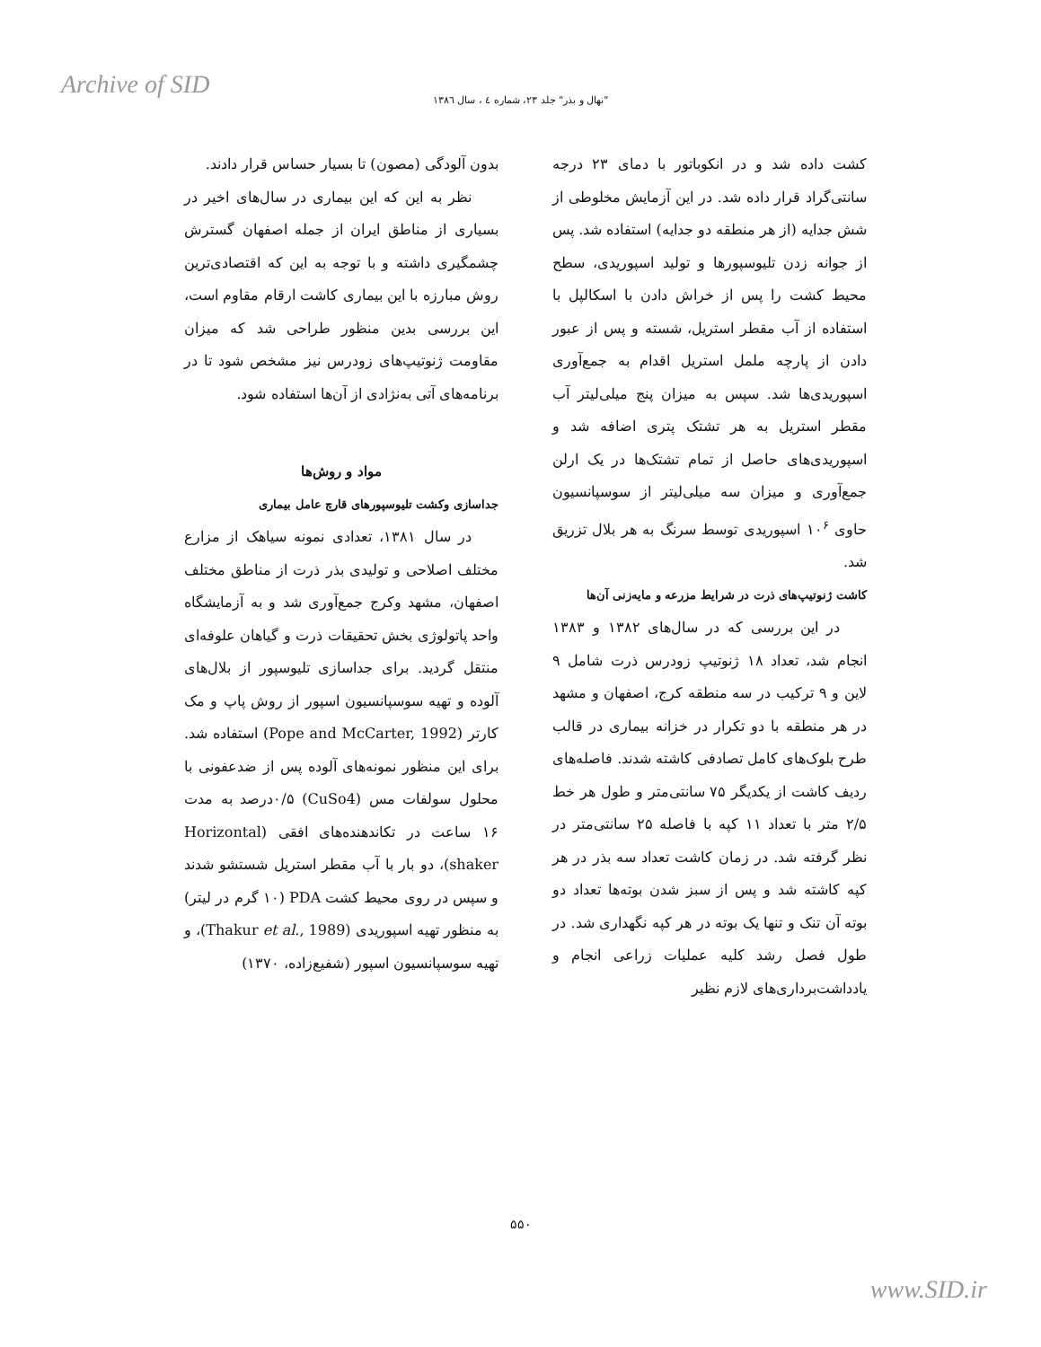Archive of SID
"نهال و بذر" جلد ۲۳، شماره ٤ ، سال ١٣٨٦
بدون آلودگی (مصون) تا بسیار حساس قرار دادند.
نظر به این که این بیماری در سال‌های اخیر در بسیاری از مناطق ایران از جمله اصفهان گسترش چشمگیری داشته و با توجه به این که اقتصادی‌ترین روش مبارزه با این بیماری کاشت ارقام مقاوم است، این بررسی بدین منظور طراحی شد که میزان مقاومت ژنوتیپ‌های زودرس نیز مشخص شود تا در برنامه‌های آتی به‌نژادی از آن‌ها استفاده شود.
مواد و روش‌ها
جداسازی وکشت تلیوسپورهای قارچ عامل بیماری
در سال ۱۳۸۱، تعدادی نمونه سیاهک از مزارع مختلف اصلاحی و تولیدی بذر ذرت از مناطق مختلف اصفهان، مشهد وکرج جمع‌آوری شد و به آزمایشگاه واحد پاتولوژی بخش تحقیقات ذرت و گیاهان علوفه‌ای منتقل گردید. برای جداسازی تلیوسپور از بلال‌های آلوده و تهیه سوسپانسیون اسپور از روش پاپ و مک کارتر (Pope and McCarter, 1992) استفاده شد. برای این منظور نمونه‌های آلوده پس از ضدعفونی با محلول سولفات مس (CuSo4) ۰/۵درصد به مدت ۱۶ ساعت در تکاندهنده‌های افقی (Horizontal shaker)، دو بار با آب مقطر استریل شستشو شدند و سپس در روی محیط کشت PDA (۱۰ گرم در لیتر) به منظور تهیه اسپوریدی (Thakur et al., 1989)، و تهیه سوسپانسیون اسپور (شفیع‌زاده، ۱۳۷۰)
کشت داده شد و در انکوباتور با دمای ۲۳ درجه سانتی‌گراد قرار داده شد. در این آزمایش مخلوطی از شش جدایه (از هر منطقه دو جدایه) استفاده شد. پس از جوانه زدن تلیوسپورها و تولید اسپوریدی، سطح محیط کشت را پس از خراش دادن با اسکالپل با استفاده از آب مقطر استریل، شسته و پس از عبور دادن از پارچه ململ استریل اقدام به جمع‌آوری اسپوریدی‌ها شد. سپس به میزان پنج میلی‌لیتر آب مقطر استریل به هر تشتک پتری اضافه شد و اسپوریدی‌های حاصل از تمام تشتک‌ها در یک ارلن جمع‌آوری و میزان سه میلی‌لیتر از سوسپانسیون حاوی ۱۰<sup>۶</sup> اسپوریدی توسط سرنگ به هر بلال تزریق شد.
کاشت ژنوتیپ‌های ذرت در شرایط مزرعه و مایه‌زنی آن‌ها
در این بررسی که در سال‌های ۱۳۸۲ و ۱۳۸۳ انجام شد، تعداد ۱۸ ژنوتیپ زودرس ذرت شامل ۹ لاین و ۹ ترکیب در سه منطقه کرج، اصفهان و مشهد در هر منطقه با دو تکرار در خزانه بیماری در قالب طرح بلوک‌های کامل تصادفی کاشته شدند. فاصله‌های ردیف کاشت از یکدیگر ۷۵ سانتی‌متر و طول هر خط ۲/۵ متر با تعداد ۱۱ کپه با فاصله ۲۵ سانتی‌متر در نظر گرفته شد. در زمان کاشت تعداد سه بذر در هر کپه کاشته شد و پس از سبز شدن بوته‌ها تعداد دو بوته آن تنک و تنها یک بوته در هر کپه نگهداری شد. در طول فصل رشد کلیه عملیات زراعی انجام و یادداشت‌برداری‌های لازم نظیر
۵۵۰
www.SID.ir